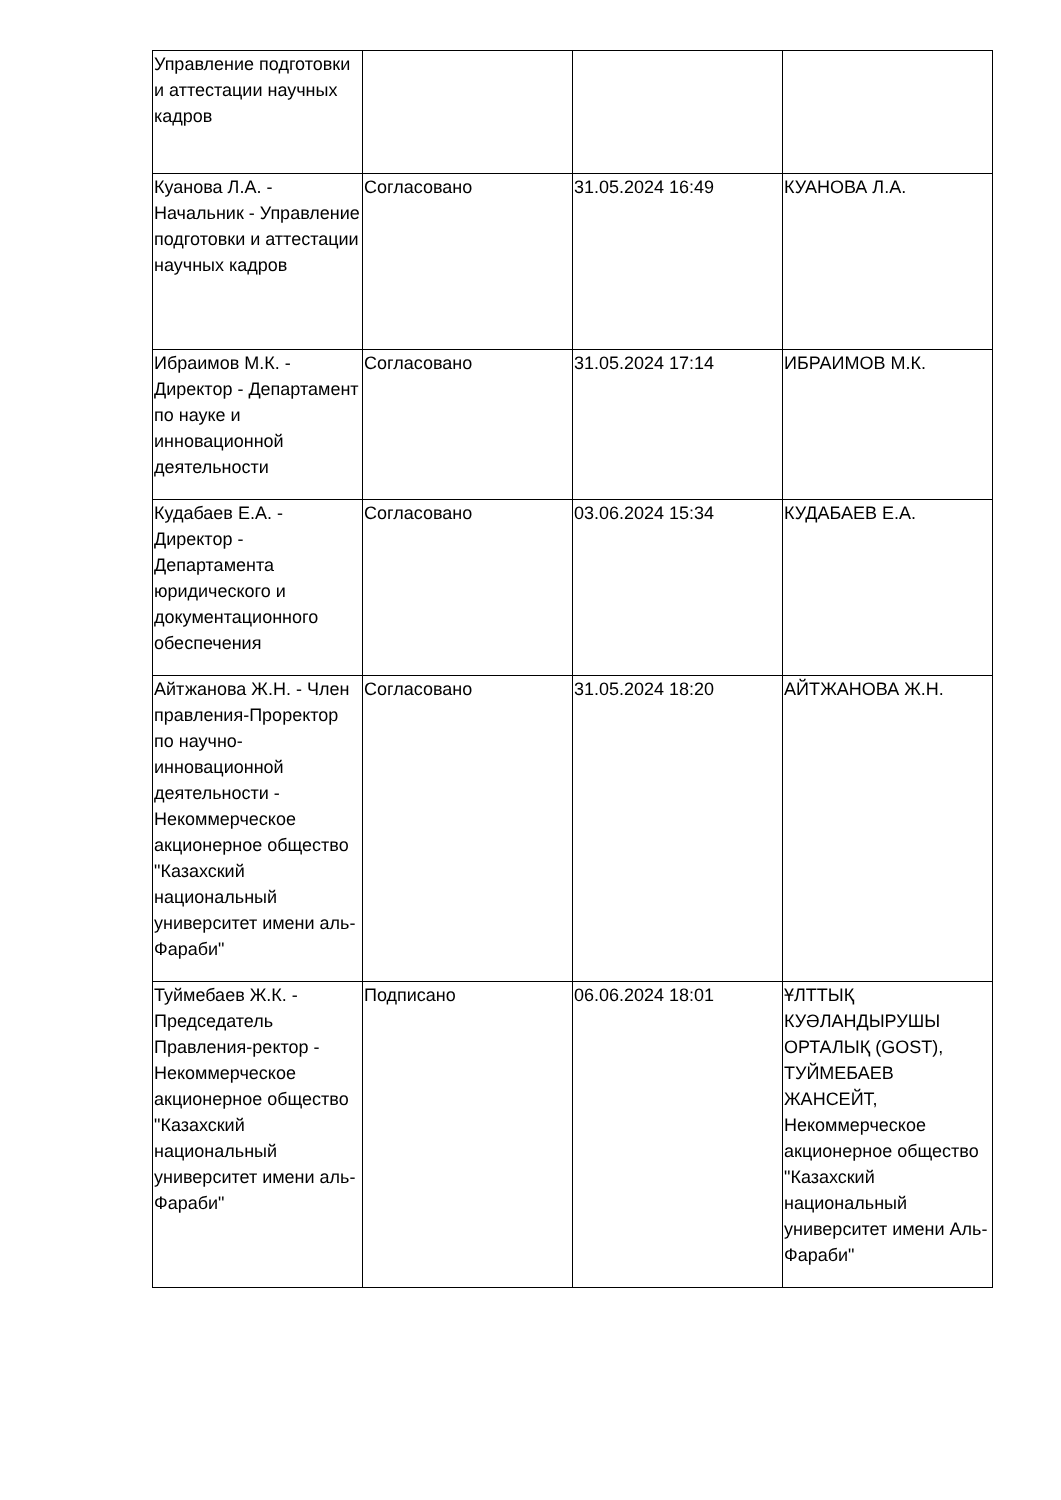| Управление подготовки и аттестации научных кадров | | | |
| Куанова Л.А. - Начальник - Управление подготовки и аттестации научных кадров | Согласовано | 31.05.2024 16:49 | КУАНОВА Л.А. |
| Ибраимов М.К. - Директор - Департамент по науке и инновационной деятельности | Согласовано | 31.05.2024 17:14 | ИБРАИМОВ М.К. |
| Кудабаев Е.А. - Директор - Департамента юридического и документационного обеспечения | Согласовано | 03.06.2024 15:34 | КУДАБАЕВ Е.А. |
| Айтжанова Ж.Н. - Член правления-Проректор по научно-инновационной деятельности - Некоммерческое акционерное общество "Казахский национальный университет имени аль-Фараби" | Согласовано | 31.05.2024 18:20 | АЙТЖАНОВА Ж.Н. |
| Туймебаев Ж.К. - Председатель Правления-ректор - Некоммерческое акционерное общество "Казахский национальный университет имени аль-Фараби" | Подписано | 06.06.2024 18:01 | ҰЛТТЫҚ КУӘЛАНДЫРУШЫ ОРТАЛЫҚ (GOST), ТУЙМЕБАЕВ ЖАНСЕЙТ, Некоммерческое акционерное общество "Казахский национальный университет имени Аль-Фараби" |